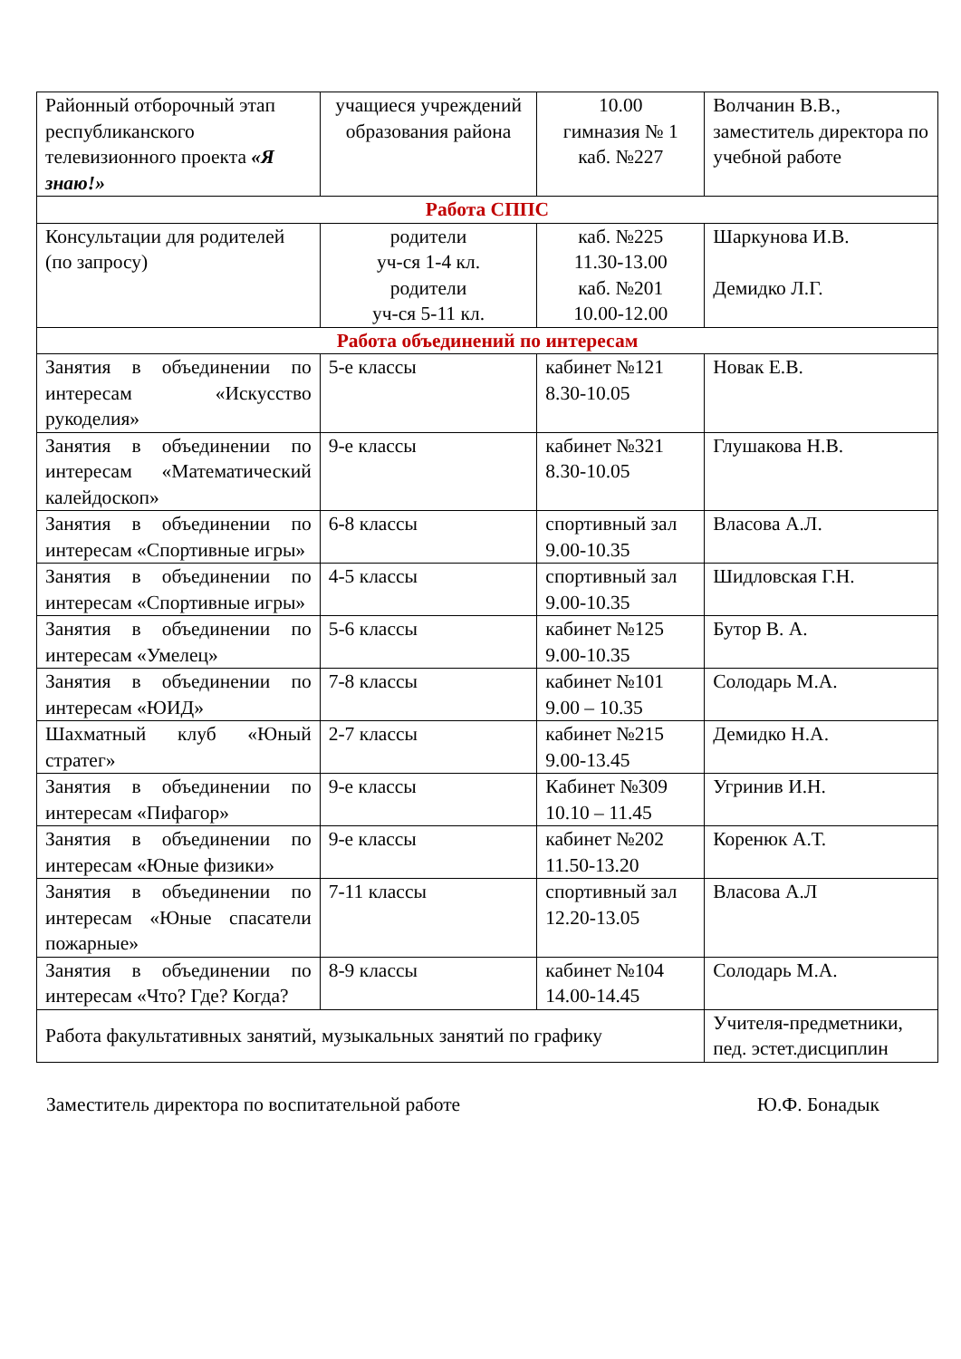| Районный отборочный этап республиканского телевизионного проекта «Я знаю!» | учащиеся учреждений образования района | 10.00 гимназия № 1 каб. №227 | Волчанин В.В., заместитель директора по учебной работе |
| Работа СППС | | | |
| Консультации для родителей (по запросу) | родители уч-ся 1-4 кл. родители уч-ся 5-11 кл. | каб. №225 11.30-13.00 каб. №201 10.00-12.00 | Шаркунова И.В. Демидко Л.Г. |
| Работа объединений по интересам | | | |
| Занятия в объединении по интересам «Искусство рукоделия» | 5-е классы | кабинет №121 8.30-10.05 | Новак Е.В. |
| Занятия в объединении по интересам «Математический калейдоскоп» | 9-е классы | кабинет №321 8.30-10.05 | Глушакова Н.В. |
| Занятия в объединении по интересам «Спортивные игры» | 6-8 классы | спортивный зал 9.00-10.35 | Власова А.Л. |
| Занятия в объединении по интересам «Спортивные игры» | 4-5 классы | спортивный зал 9.00-10.35 | Шидловская Г.Н. |
| Занятия в объединении по интересам «Умелец» | 5-6 классы | кабинет №125 9.00-10.35 | Бутор В. А. |
| Занятия в объединении по интересам «ЮИД» | 7-8 классы | кабинет №101 9.00 – 10.35 | Солодарь М.А. |
| Шахматный клуб «Юный стратег» | 2-7 классы | кабинет №215 9.00-13.45 | Демидко Н.А. |
| Занятия в объединении по интересам «Пифагор» | 9-е классы | Кабинет №309 10.10 – 11.45 | Угринив И.Н. |
| Занятия в объединении по интересам «Юные физики» | 9-е классы | кабинет №202 11.50-13.20 | Коренюк А.Т. |
| Занятия в объединении по интересам «Юные спасатели пожарные» | 7-11 классы | спортивный зал 12.20-13.05 | Власова А.Л |
| Занятия в объединении по интересам «Что? Где? Когда? | 8-9 классы | кабинет №104 14.00-14.45 | Солодарь М.А. |
| Работа факультативных занятий, музыкальных занятий по графику | | | Учителя-предметники, пед. эстет.дисциплин |
Заместитель директора по воспитательной работе Ю.Ф. Бонадык